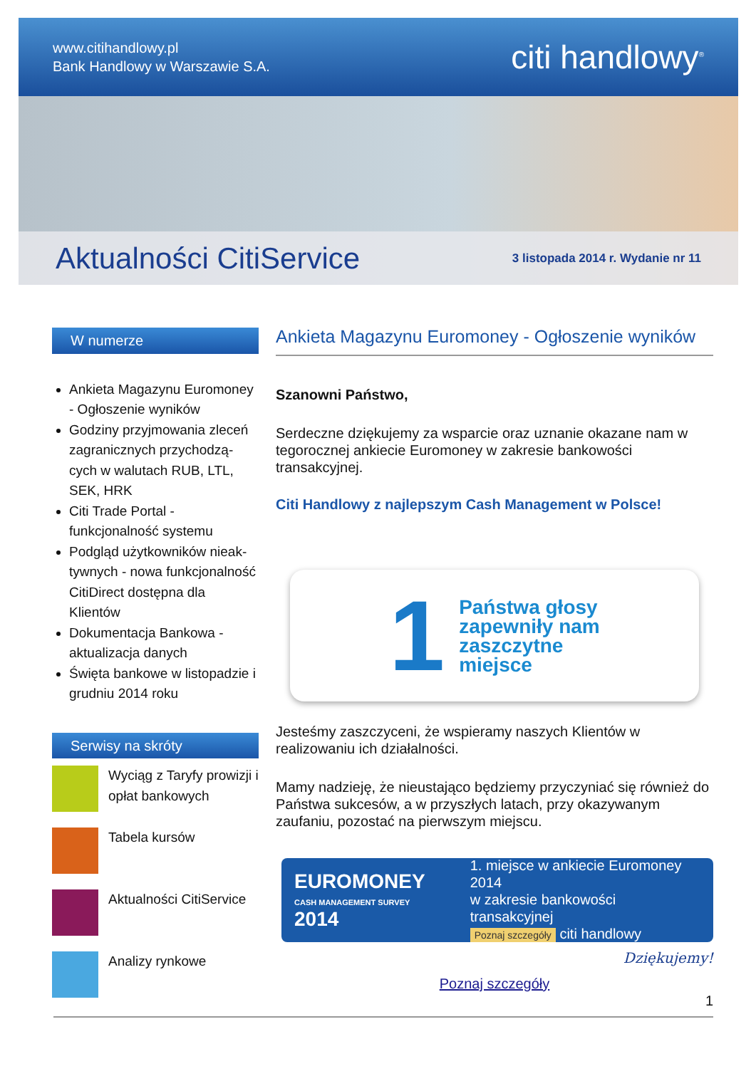www.citihandlowy.pl
Bank Handlowy w Warszawie S.A.
citi handlowy<sup>®</sup>
Aktualności CitiService
3 listopada 2014 r. Wydanie nr 11
W numerze
Ankieta Magazynu Euromoney - Ogłoszenie wyników
Godziny przyjmowania zleceń zagranicznych przychodzą-cych w walutach RUB, LTL, SEK, HRK
Citi Trade Portal - funkcjonalność systemu
Podgląd użytkowników nieak-tywnych - nowa funkcjonalność CitiDirect dostępna dla Klientów
Dokumentacja Bankowa - aktualizacja danych
Święta bankowe w listopadzie i grudniu 2014 roku
Serwisy na skróty
Wyciąg z Taryfy prowizji i opłat bankowych
Tabela kursów
Aktualności CitiService
Analizy rynkowe
Ankieta Magazynu Euromoney - Ogłoszenie wyników
Szanowni Państwo,
Serdeczne dziękujemy za wsparcie oraz uznanie okazane nam w tegorocznej ankiecie Euromoney w zakresie bankowości transakcyjnej.
Citi Handlowy z najlepszym Cash Management w Polsce!
1 Państwa głosy
zapewniły nam
zaszczytne
miejsce
Jesteśmy zaszczyceni, że wspieramy naszych Klientów w realizowaniu ich działalności.
Mamy nadzieję, że nieustająco będziemy przyczyniać się również do Państwa sukcesów, a w przyszłych latach, przy okazywanym zaufaniu, pozostać na pierwszym miejscu.
EUROMONEY
CASH MANAGEMENT SURVEY 2014
1. miejsce w ankiecie Euromoney 2014
w zakresie bankowości transakcyjnej
Poznaj szczegóły citi handlowy
Dziękujemy!
Poznaj szczegóły
1